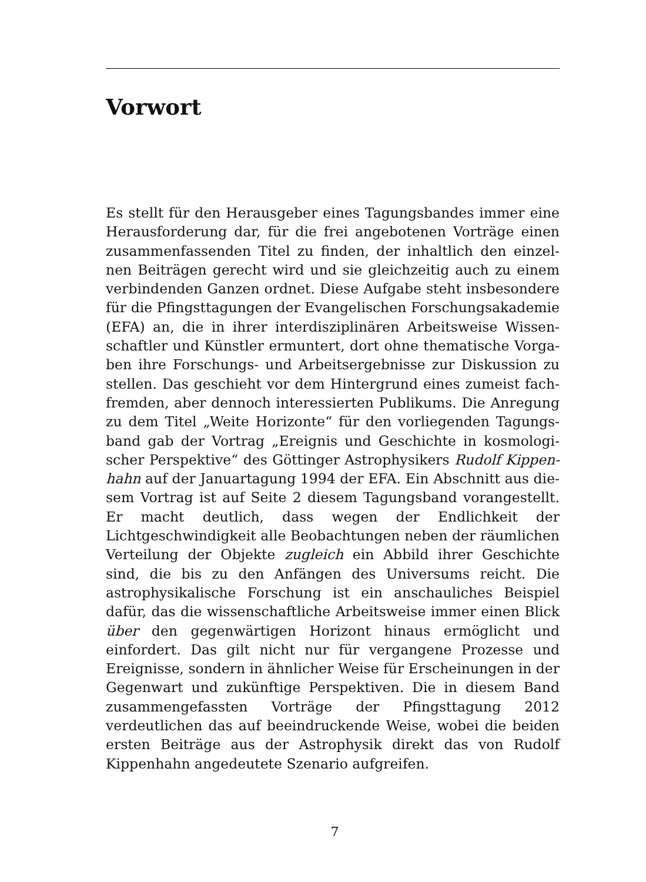Vorwort
Es stellt für den Herausgeber eines Tagungsbandes immer eine Herausforderung dar, für die frei angebotenen Vorträge einen zusammenfassenden Titel zu finden, der inhaltlich den einzel­nen Beiträgen gerecht wird und sie gleichzeitig auch zu einem verbindenden Ganzen ordnet. Diese Aufgabe steht insbesondere für die Pfingsttagungen der Evangelischen Forschungsakademie (EFA) an, die in ihrer interdisziplinären Arbeitsweise Wissen­schaftler und Künstler ermuntert, dort ohne thematische Vorga­ben ihre Forschungs- und Arbeitsergebnisse zur Diskussion zu stellen. Das geschieht vor dem Hintergrund eines zumeist fach­fremden, aber dennoch interessierten Publikums. Die Anregung zu dem Titel „Weite Horizonte“ für den vorliegenden Tagungs­band gab der Vortrag „Ereignis und Geschichte in kosmologi­scher Perspektive“ des Göttinger Astrophysikers Rudolf Kippen­hahn auf der Januartagung 1994 der EFA. Ein Abschnitt aus die­sem Vortrag ist auf Seite 2 diesem Tagungsband vorangestellt. Er macht deutlich, dass wegen der Endlichkeit der Lichtgeschwin­digkeit alle Beobachtungen neben der räumlichen Verteilung der Objekte zugleich ein Abbild ihrer Geschichte sind, die bis zu den Anfängen des Universums reicht. Die astrophysikalische For­schung ist ein anschauliches Beispiel dafür, das die wissenschaft­liche Arbeitsweise immer einen Blick über den gegenwärtigen Horizont hinaus ermöglicht und einfordert. Das gilt nicht nur für vergangene Prozesse und Ereignisse, sondern in ähnlicher Weise für Erscheinungen in der Gegenwart und zukünftige Per­spektiven. Die in diesem Band zusammengefassten Vorträge der Pfingsttagung 2012 verdeutlichen das auf beeindruckende Weise, wobei die beiden ersten Beiträge aus der Astrophysik direkt das von Rudolf Kippenhahn angedeutete Szenario aufgreifen.
7